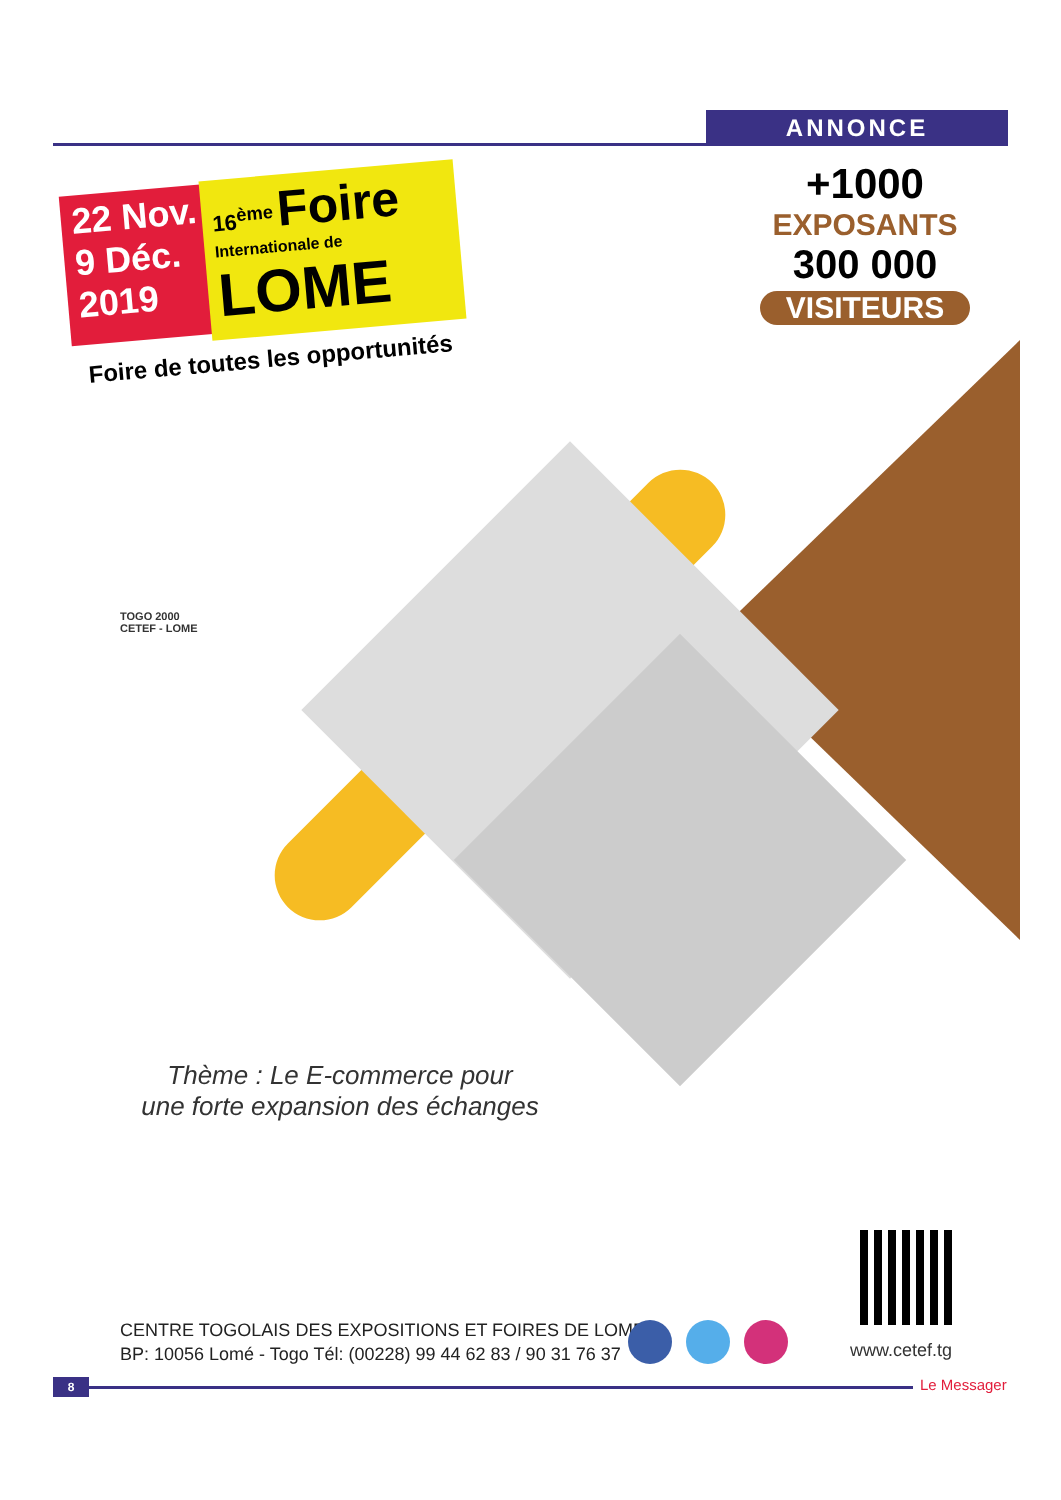ANNONCE
22 Nov.
9 Déc.
2019
16<sup>ème</sup> Foire
Internationale de
LOME
Foire de toutes les opportunités
TOGO 2000
CETEF - LOME
+1000
EXPOSANTS
300 000
VISITEURS
Thème : Le E-commerce pour
une forte expansion des échanges
CENTRE TOGOLAIS DES EXPOSITIONS ET FOIRES DE LOME
BP: 10056 Lomé - Togo Tél: (00228) 99 44 62 83 / 90 31 76 37
www.cetef.tg
8 Le Messager